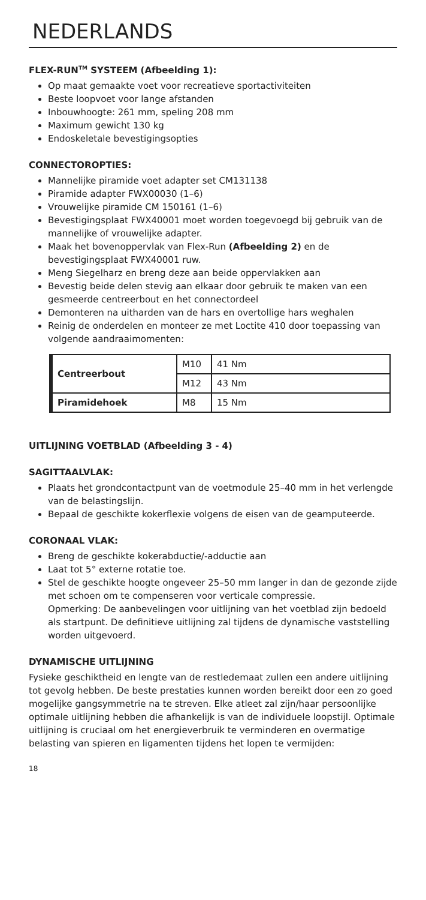NEDERLANDS
FLEX-RUN<sup>TM</sup> SYSTEEM (Afbeelding 1):
Op maat gemaakte voet voor recreatieve sportactiviteiten
Beste loopvoet voor lange afstanden
Inbouwhoogte: 261 mm, speling 208 mm
Maximum gewicht 130 kg
Endoskeletale bevestigingsopties
CONNECTOROPTIES:
Mannelijke piramide voet adapter set CM131138
Piramide adapter FWX00030 (1–6)
Vrouwelijke piramide CM 150161 (1–6)
Bevestigingsplaat FWX40001 moet worden toegevoegd bij gebruik van de mannelijke of vrouwelijke adapter.
Maak het bovenoppervlak van Flex-Run (Afbeelding 2) en de bevestigingsplaat FWX40001 ruw.
Meng Siegelharz en breng deze aan beide oppervlakken aan
Bevestig beide delen stevig aan elkaar door gebruik te maken van een gesmeerde centreerbout en het connectordeel
Demonteren na uitharden van de hars en overtollige hars weghalen
Reinig de onderdelen en monteer ze met Loctite 410 door toepassing van volgende aandraaimomenten:
| Centreerbout | M10 | 41 Nm |
| | M12 | 43 Nm |
| Piramidehoek | M8 | 15 Nm |
UITLIJNING VOETBLAD (Afbeelding 3 - 4)
SAGITTAALVLAK:
Plaats het grondcontactpunt van de voetmodule 25–40 mm in het verlengde van de belastingslijn.
Bepaal de geschikte kokerflexie volgens de eisen van de geamputeerde.
CORONAAL VLAK:
Breng de geschikte kokerabductie/-adductie aan
Laat tot 5° externe rotatie toe.
Stel de geschikte hoogte ongeveer 25–50 mm langer in dan de gezonde zijde met schoen om te compenseren voor verticale compressie.
Opmerking: De aanbevelingen voor uitlijning van het voetblad zijn bedoeld als startpunt. De definitieve uitlijning zal tijdens de dynamische vaststelling worden uitgevoerd.
DYNAMISCHE UITLIJNING
Fysieke geschiktheid en lengte van de restledemaat zullen een andere uitlijning tot gevolg hebben. De beste prestaties kunnen worden bereikt door een zo goed mogelijke gangsymmetrie na te streven. Elke atleet zal zijn/haar persoonlijke optimale uitlijning hebben die afhankelijk is van de individuele loopstijl. Optimale uitlijning is cruciaal om het energieverbruik te verminderen en overmatige belasting van spieren en ligamenten tijdens het lopen te vermijden:
18